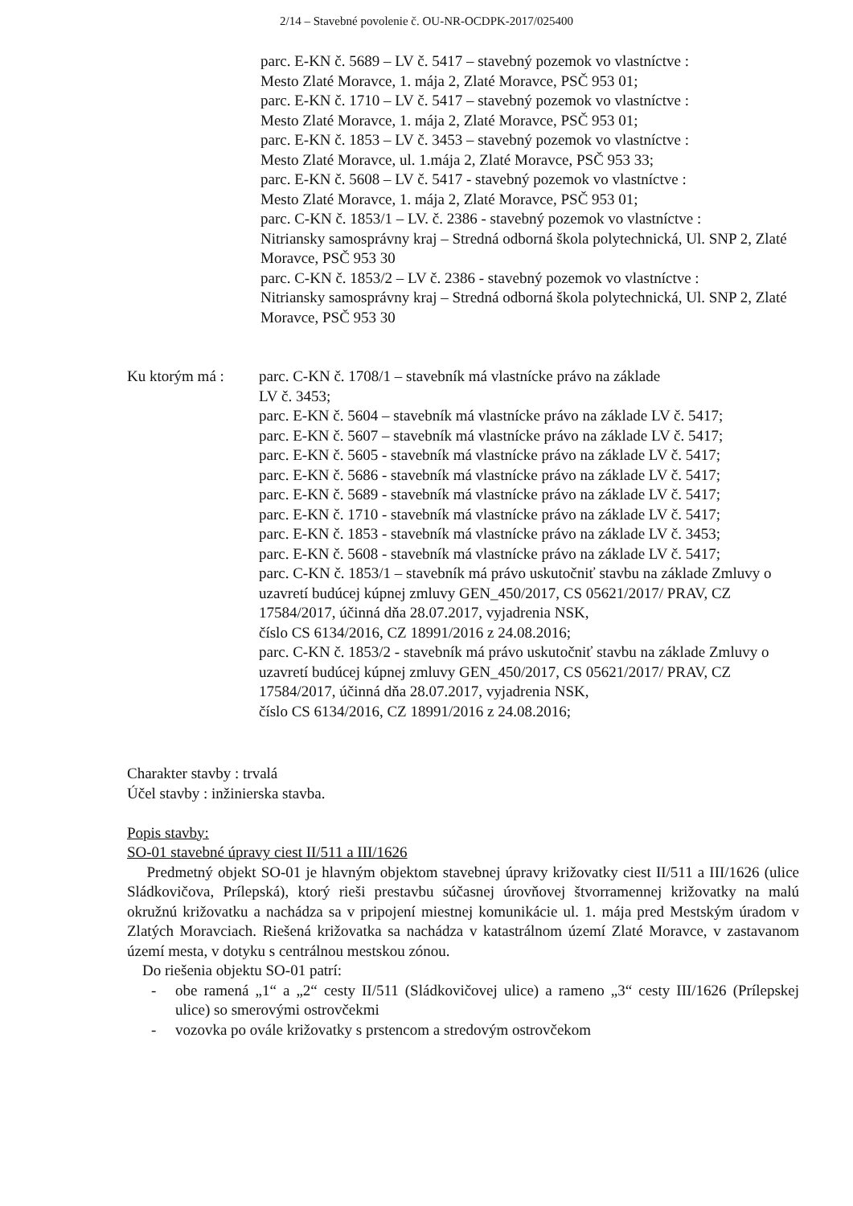2/14 – Stavebné povolenie č. OU-NR-OCDPK-2017/025400
parc. E-KN č. 5689 – LV č. 5417 – stavebný pozemok vo vlastníctve :
Mesto Zlaté Moravce, 1. mája 2, Zlaté Moravce, PSČ 953 01;
parc. E-KN č. 1710 – LV č. 5417 – stavebný pozemok vo vlastníctve :
Mesto Zlaté Moravce, 1. mája 2, Zlaté Moravce, PSČ 953 01;
parc. E-KN č. 1853 – LV č. 3453 – stavebný pozemok vo vlastníctve :
Mesto Zlaté Moravce, ul. 1.mája 2, Zlaté Moravce, PSČ 953 33;
parc. E-KN č. 5608 – LV č. 5417 - stavebný pozemok vo vlastníctve :
Mesto Zlaté Moravce, 1. mája 2, Zlaté Moravce, PSČ 953 01;
parc. C-KN č. 1853/1 – LV. č. 2386 - stavebný pozemok vo vlastníctve :
Nitriansky samosprávny kraj – Stredná odborná škola polytechnická, Ul. SNP 2, Zlaté Moravce, PSČ 953 30
parc. C-KN č. 1853/2 – LV č. 2386 - stavebný pozemok vo vlastníctve :
Nitriansky samosprávny kraj – Stredná odborná škola polytechnická, Ul. SNP 2, Zlaté Moravce, PSČ 953 30
Ku ktorým má : parc. C-KN č. 1708/1 – stavebník má vlastnícke právo na základe
LV č. 3453;
parc. E-KN č. 5604 – stavebník má vlastnícke právo na základe LV č. 5417;
parc. E-KN č. 5607 – stavebník má vlastnícke právo na základe LV č. 5417;
parc. E-KN č. 5605 - stavebník má vlastnícke právo na základe LV č. 5417;
parc. E-KN č. 5686 - stavebník má vlastnícke právo na základe LV č. 5417;
parc. E-KN č. 5689 - stavebník má vlastnícke právo na základe LV č. 5417;
parc. E-KN č. 1710 - stavebník má vlastnícke právo na základe LV č. 5417;
parc. E-KN č. 1853 - stavebník má vlastnícke právo na základe LV č. 3453;
parc. E-KN č. 5608 - stavebník má vlastnícke právo na základe LV č. 5417;
parc. C-KN č. 1853/1 – stavebník má právo uskutočniť stavbu na základe Zmluvy o uzavretí budúcej kúpnej zmluvy GEN_450/2017, CS 05621/2017/ PRAV, CZ 17584/2017, účinná dňa 28.07.2017, vyjadrenia NSK,
číslo CS 6134/2016, CZ 18991/2016 z 24.08.2016;
parc. C-KN č. 1853/2 - stavebník má právo uskutočniť stavbu na základe Zmluvy o uzavretí budúcej kúpnej zmluvy GEN_450/2017, CS 05621/2017/ PRAV, CZ 17584/2017, účinná dňa 28.07.2017, vyjadrenia NSK,
číslo CS 6134/2016, CZ 18991/2016 z 24.08.2016;
Charakter stavby : trvalá
Účel stavby : inžinierska stavba.
Popis stavby:
SO-01 stavebné úpravy ciest II/511 a III/1626
Predmetný objekt SO-01 je hlavným objektom stavebnej úpravy križovatky ciest II/511 a III/1626 (ulice Sládkovičova, Prílepská), ktorý rieši prestavbu súčasnej úrovňovej štvorramennej križovatky na malú okružnú križovatku a nachádza sa v pripojení miestnej komunikácie ul. 1. mája pred Mestským úradom v Zlatých Moravciach. Riešená križovatka sa nachádza v katastrálnom území Zlaté Moravce, v zastavanom území mesta, v dotyku s centrálnou mestskou zónou.
Do riešenia objektu SO-01 patrí:
- obe ramená „1“ a „2“ cesty II/511 (Sládkovičovej ulice) a rameno „3“ cesty III/1626 (Prílepskej ulice) so smerovými ostrovčekmi
- vozovka po ovále križovatky s prstencom a stredovým ostrovčekom